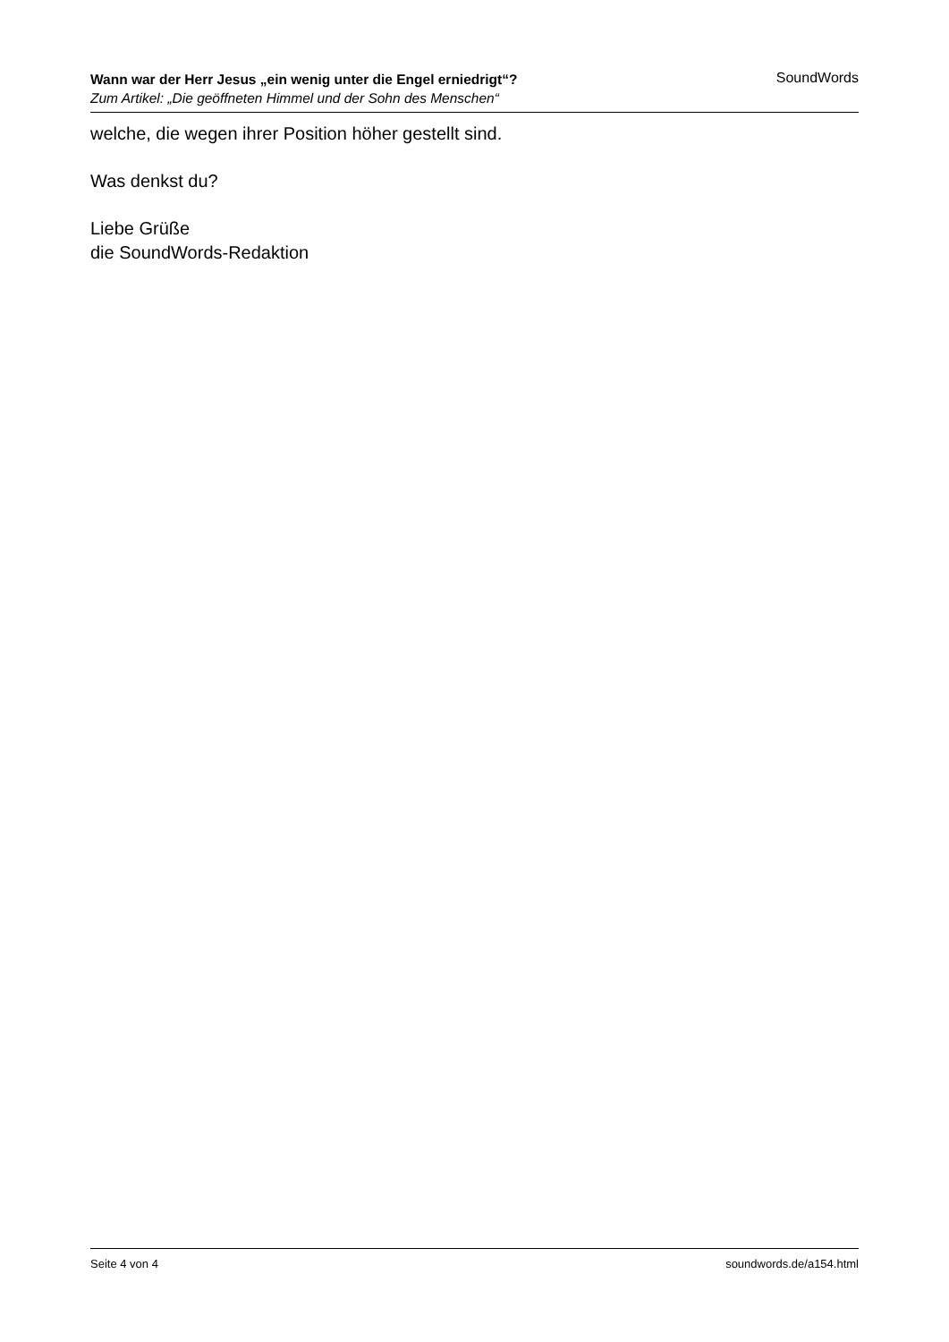Wann war der Herr Jesus „ein wenig unter die Engel erniedrigt“?
Zum Artikel: „Die geöffneten Himmel und der Sohn des Menschen“
SoundWords
welche, die wegen ihrer Position höher gestellt sind.
Was denkst du?
Liebe Grüße
die SoundWords-Redaktion
Seite 4 von 4 soundwords.de/a154.html